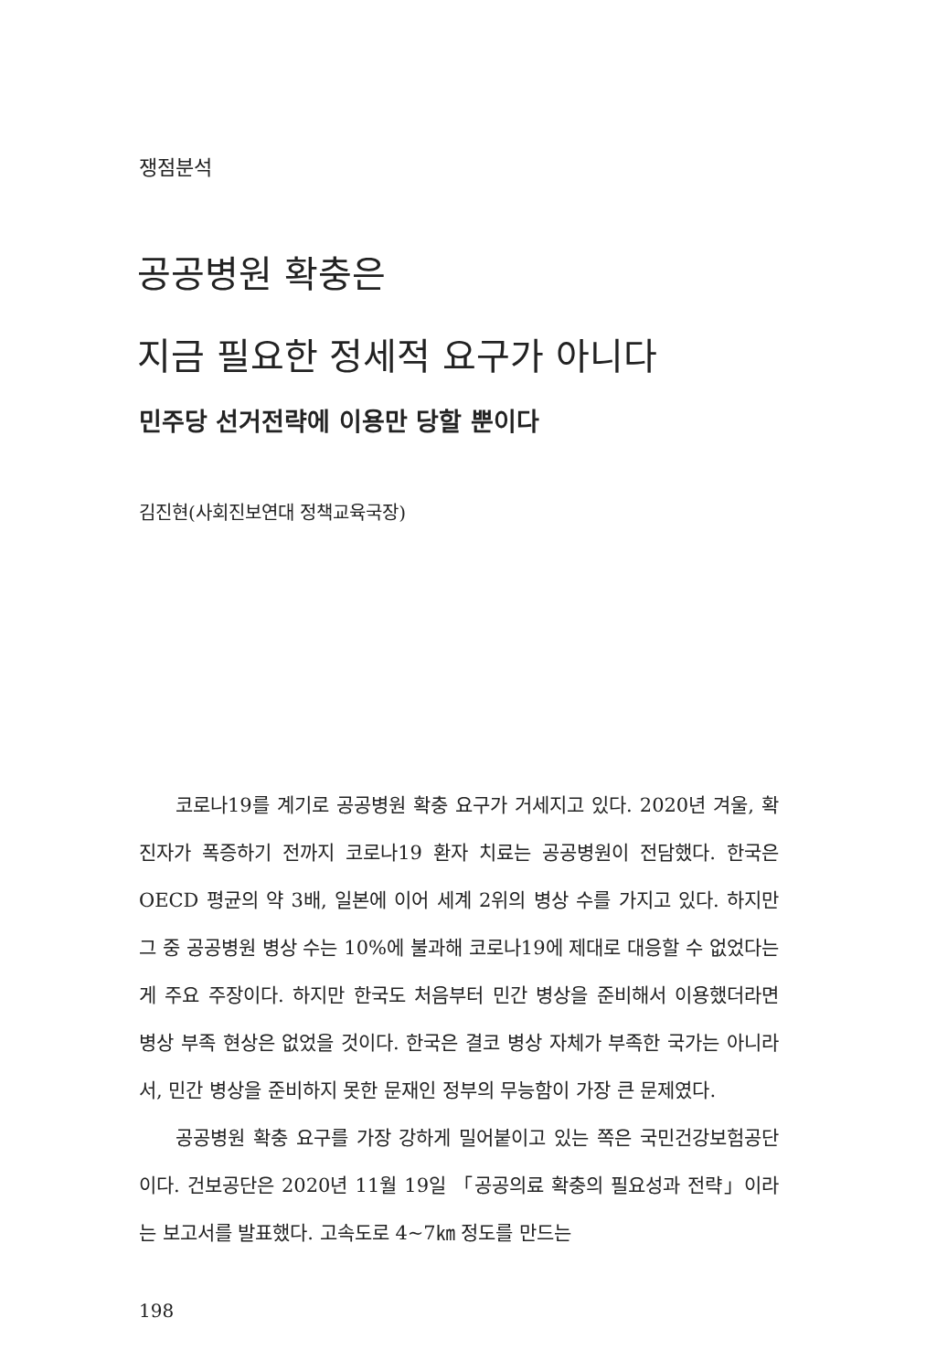쟁점분석
공공병원 확충은
지금 필요한 정세적 요구가 아니다
민주당 선거전략에 이용만 당할 뿐이다
김진현(사회진보연대 정책교육국장)
코로나19를 계기로 공공병원 확충 요구가 거세지고 있다. 2020년 겨울, 확진자가 폭증하기 전까지 코로나19 환자 치료는 공공병원이 전담했다. 한국은 OECD 평균의 약 3배, 일본에 이어 세계 2위의 병상 수를 가지고 있다. 하지만 그 중 공공병원 병상 수는 10%에 불과해 코로나19에 제대로 대응할 수 없었다는 게 주요 주장이다. 하지만 한국도 처음부터 민간 병상을 준비해서 이용했더라면 병상 부족 현상은 없었을 것이다. 한국은 결코 병상 자체가 부족한 국가는 아니라서, 민간 병상을 준비하지 못한 문재인 정부의 무능함이 가장 큰 문제였다.
공공병원 확충 요구를 가장 강하게 밀어붙이고 있는 쪽은 국민건강보험공단이다. 건보공단은 2020년 11월 19일 「공공의료 확충의 필요성과 전략」이라는 보고서를 발표했다. 고속도로 4~7㎞ 정도를 만드는
198